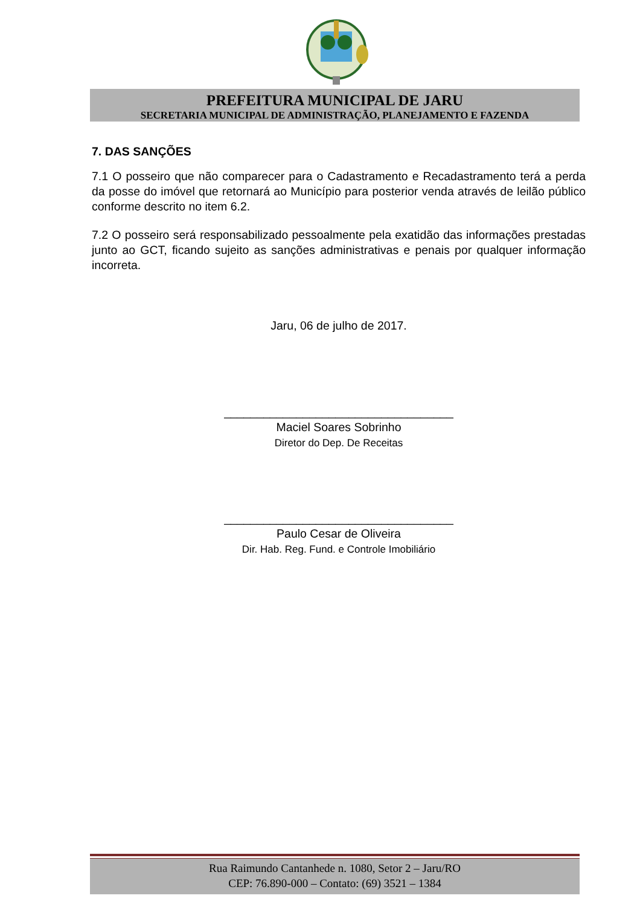PREFEITURA MUNICIPAL DE JARU
SECRETARIA MUNICIPAL DE ADMINISTRAÇÃO, PLANEJAMENTO E FAZENDA
7. DAS SANÇÕES
7.1 O posseiro que não comparecer para o Cadastramento e Recadastramento terá a perda da posse do imóvel que retornará ao Município para posterior venda através de leilão público conforme descrito no item 6.2.
7.2 O posseiro será responsabilizado pessoalmente pela exatidão das informações prestadas junto ao GCT, ficando sujeito as sanções administrativas e penais por qualquer informação incorreta.
Jaru, 06 de julho de 2017.
___________________________________
Maciel Soares Sobrinho
Diretor do Dep. De Receitas
___________________________________
Paulo Cesar de Oliveira
Dir. Hab. Reg. Fund. e Controle Imobiliário
Rua Raimundo Cantanhede n. 1080, Setor 2 – Jaru/RO
CEP: 76.890-000 – Contato: (69) 3521 – 1384